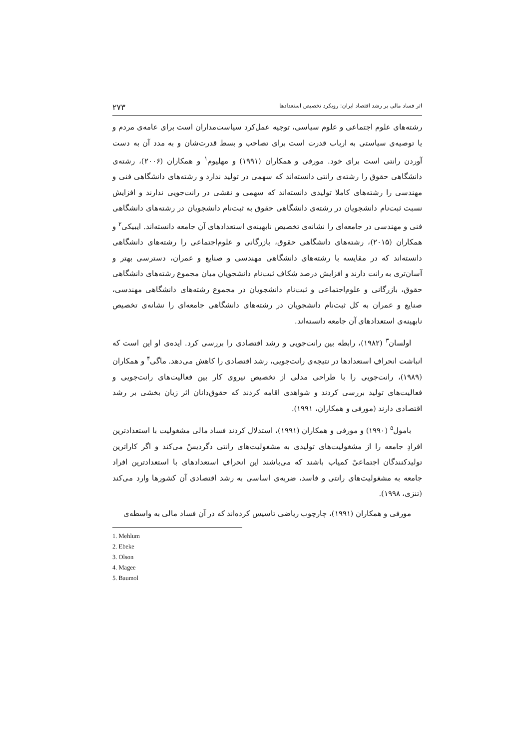اثر فساد مالی بر رشد اقتصاد ایران: رویکرد تخصیص استعدادها ۲۷۳
رشته‌های علوم اجتماعی و علوم سیاسی، توجیه عمل‌کرد سیاست‌مداران است برای عامه‌ی مردم و یا توصیه‌ی سیاستی به ارباب قدرت است برای تصاحب و بسط قدرت‌شان و به مدد آن به دست آوردن رانتی است برای خود. مورفی و همکاران (۱۹۹۱) و مهلیوم<sup>۱</sup> و همکاران (۲۰۰۶)، رشته‌ی دانشگاهی حقوق را رشته‌ی رانتی دانسته‌اند که سهمی در تولید ندارد و رشته‌های دانشگاهی فنی و مهندسی را رشته‌های کاملا تولیدی دانسته‌اند که سهمی و نقشی در رانت‌جویی ندارند و افزایش نسبت ثبت‌نام دانشجویان در رشته‌ی دانشگاهی حقوق به ثبت‌نام دانشجویان در رشته‌های دانشگاهی فنی و مهندسی در جامعه‌ای را نشانه‌ی تخصیص نابهینه‌ی استعدادهای آن جامعه دانسته‌اند. ایبیکی<sup>۲</sup> و همکاران (۲۰۱۵)، رشته‌های دانشگاهی حقوق، بازرگانی و علوم‌اجتماعی را رشته‌های دانشگاهی دانسته‌اند که در مقایسه با رشته‌های دانشگاهی مهندسی و صنایع و عمران، دسترسی بهتر و آسان‌تری به رانت دارند و افزایش درصد شکاف ثبت‌نام دانشجویان میان مجموع رشته‌های دانشگاهی حقوق، بازرگانی و علوم‌اجتماعی و ثبت‌نام دانشجویان در مجموع رشته‌های دانشگاهی مهندسی، صنایع و عمران به کل ثبت‌نام دانشجویان در رشته‌های دانشگاهی جامعه‌ای را نشانه‌ی تخصیص نابهینه‌ی استعدادهای آن جامعه دانسته‌اند.
اولسان<sup>۳</sup> (۱۹۸۲)، رابطه بین رانت‌جویی و رشد اقتصادی را بررسی کرد. ایده‌ی او این است که انباشت انحرافِ استعدادها در نتیجه‌ی رانت‌جویی، رشد اقتصادی را کاهش می‌دهد. ماگی<sup>۴</sup> و همکاران (۱۹۸۹)، رانت‌جویی را با طراحی مدلی از تخصیص نیروی کار بین فعالیت‌های رانت‌جویی و فعالیت‌های تولید بررسی کردند و شواهدی اقامه کردند که حقوق‌دانان اثر زیان بخشی بر رشد اقتصادی دارند (مورفی و همکاران، ۱۹۹۱).
بامول<sup>۵</sup> (۱۹۹۰) و مورفی و همکاران (۱۹۹۱)، استدلال کردند فساد مالی مشغولیت با استعدادترین افرادِ جامعه را از مشغولیت‌های تولیدی به مشغولیت‌های رانتی دگردیسْ می‌کند و اگر کاراترین تولیدکنندگان اجتماعیْ کمیاب باشند که می‌باشند این انحرافِ استعدادهای با استعدادترین افراد جامعه به مشغولیت‌های رانتی و فاسد، ضربه‌ی اساسی به رشد اقتصادی آن کشورها وارد می‌کند (تنزی، ۱۹۹۸).
مورفی و همکاران (۱۹۹۱)، چارچوب ریاضی تاسیس کرده‌اند که در آن فساد مالی به واسطه‌ی
1. Mehlum
2. Ebeke
3. Olson
4. Magee
5. Baumol